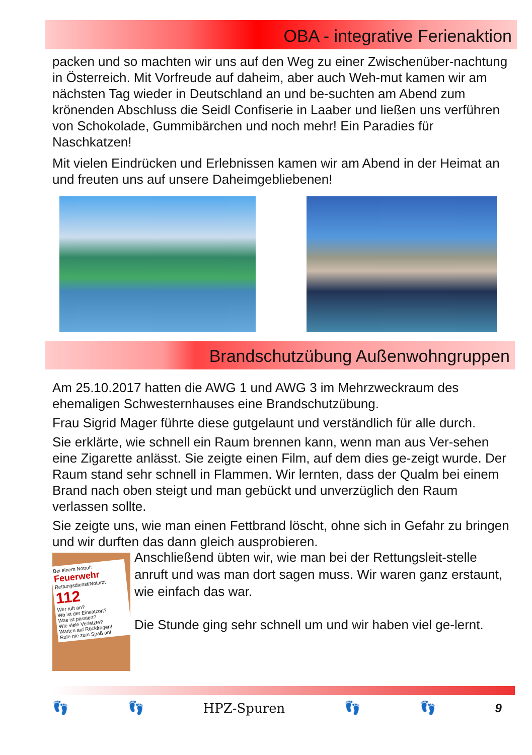OBA - integrative Ferienaktion
packen und so machten wir uns auf den Weg zu einer Zwischenüber-nachtung in Österreich. Mit Vorfreude auf daheim, aber auch Weh-mut kamen wir am nächsten Tag wieder in Deutschland an und be-suchten am Abend zum krönenden Abschluss die Seidl Confiserie in Laaber und ließen uns verführen von Schokolade, Gummibärchen und noch mehr! Ein Paradies für Naschkatzen!
Mit vielen Eindrücken und Erlebnissen kamen wir am Abend in der Heimat an und freuten uns auf unsere Daheimgebliebenen!
Brandschutzübung Außenwohngruppen
Am 25.10.2017 hatten die AWG 1 und AWG 3 im Mehrzweckraum des ehemaligen Schwesternhauses eine Brandschutzübung.
Frau Sigrid Mager führte diese gutgelaunt und verständlich für alle durch.
Sie erklärte, wie schnell ein Raum brennen kann, wenn man aus Ver-sehen eine Zigarette anlässt. Sie zeigte einen Film, auf dem dies ge-zeigt wurde. Der Raum stand sehr schnell in Flammen. Wir lernten, dass der Qualm bei einem Brand nach oben steigt und man gebückt und unverzüglich den Raum verlassen sollte.
Sie zeigte uns, wie man einen Fettbrand löscht, ohne sich in Gefahr zu bringen und wir durften das dann gleich ausprobieren.
Bei einem Notruf:
Feuerwehr
Rettungsdienst/Notarzt
112
Wer ruft an?
Wo ist der Einsatzort?
Was ist passiert?
Wie viele Verletzte?
Warten auf Rückfragen!
Rufe nie zum Spaß an!
Anschließend übten wir, wie man bei der Rettungsleit-stelle anruft und was man dort sagen muss. Wir waren ganz erstaunt, wie einfach das war.
Die Stunde ging sehr schnell um und wir haben viel ge-lernt.
👣 👣 HPZ-Spuren 👣 👣 9